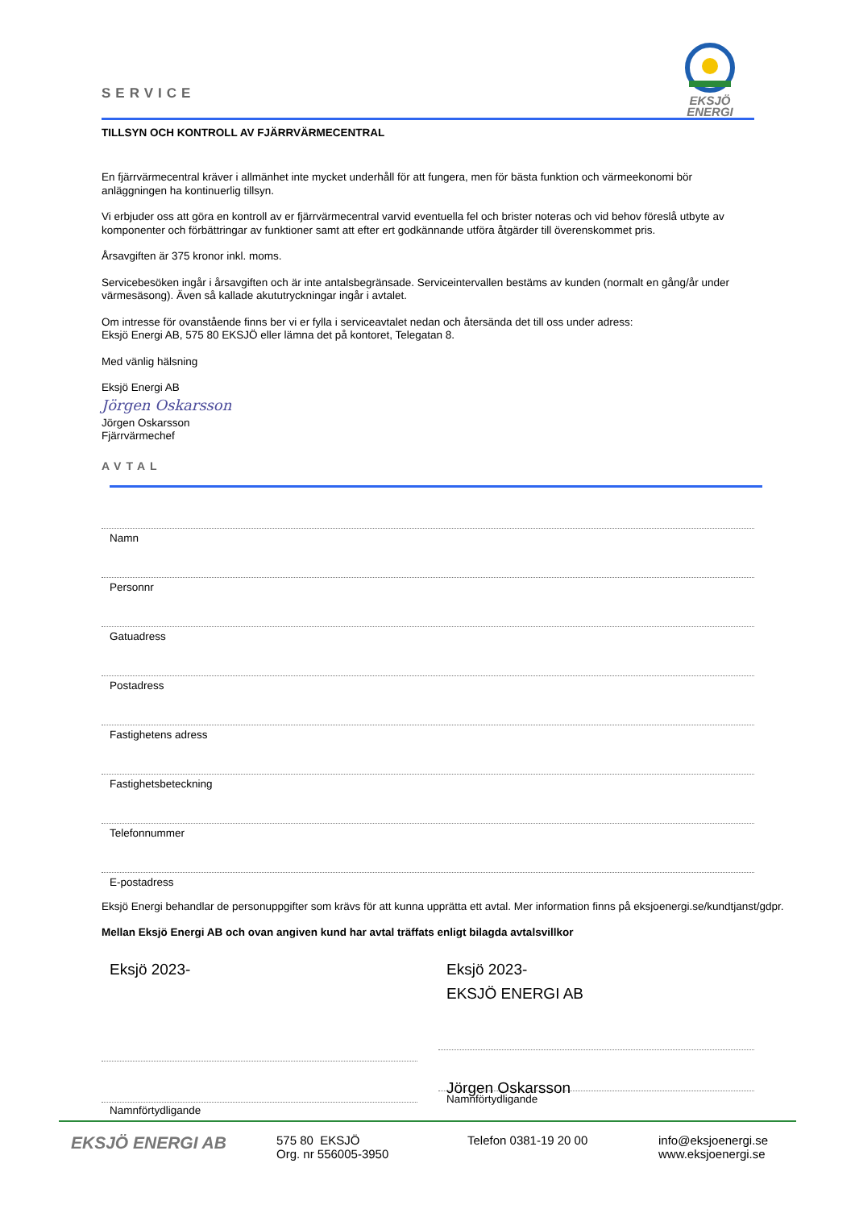SERVICE
EKSJÖ
ENERGI
TILLSYN OCH KONTROLL AV FJÄRRVÄRMECENTRAL
En fjärrvärmecentral kräver i allmänhet inte mycket underhåll för att fungera, men för bästa funktion och värmeekonomi bör anläggningen ha kontinuerlig tillsyn.
Vi erbjuder oss att göra en kontroll av er fjärrvärmecentral varvid eventuella fel och brister noteras och vid behov föreslå utbyte av komponenter och förbättringar av funktioner samt att efter ert godkännande utföra åtgärder till överenskommet pris.
Årsavgiften är 375 kronor inkl. moms.
Servicebesöken ingår i årsavgiften och är inte antalsbegränsade. Serviceintervallen bestäms av kunden (normalt en gång/år under värmesäsong). Även så kallade akututryckningar ingår i avtalet.
Om intresse för ovanstående finns ber vi er fylla i serviceavtalet nedan och återsända det till oss under adress:
Eksjö Energi AB, 575 80 EKSJÖ eller lämna det på kontoret, Telegatan 8.
Med vänlig hälsning
Eksjö Energi AB
Jörgen Oskarsson
Jörgen Oskarsson
Fjärrvärmechef
AVTAL
Namn
Personnr
Gatuadress
Postadress
Fastighetens adress
Fastighetsbeteckning
Telefonnummer
E-postadress
Eksjö Energi behandlar de personuppgifter som krävs för att kunna upprätta ett avtal. Mer information finns på eksjoenergi.se/kundtjanst/gdpr.
Mellan Eksjö Energi AB och ovan angiven kund har avtal träffats enligt bilagda avtalsvillkor
Eksjö 2023-
Namnförtydligande
Eksjö 2023-
EKSJÖ ENERGI AB
Jörgen Oskarsson
Namnförtydligande
EKSJÖ ENERGI AB
575 80 EKSJÖ
Org. nr 556005-3950
Telefon 0381-19 20 00 info@eksjoenergi.se
www.eksjoenergi.se